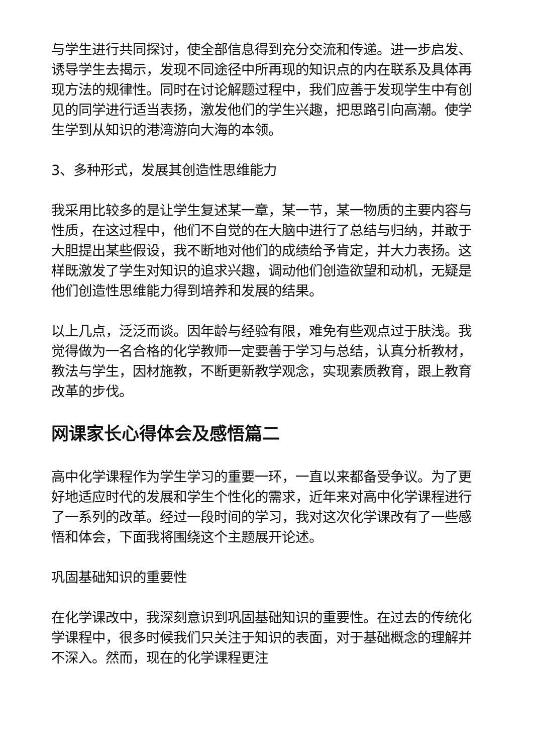与学生进行共同探讨，使全部信息得到充分交流和传递。进一步启发、诱导学生去揭示，发现不同途径中所再现的知识点的内在联系及具体再现方法的规律性。同时在讨论解题过程中，我们应善于发现学生中有创见的同学进行适当表扬，激发他们的学生兴趣，把思路引向高潮。使学生学到从知识的港湾游向大海的本领。
3、多种形式，发展其创造性思维能力
我采用比较多的是让学生复述某一章，某一节，某一物质的主要内容与性质，在这过程中，他们不自觉的在大脑中进行了总结与归纳，并敢于大胆提出某些假设，我不断地对他们的成绩给予肯定，并大力表扬。这样既激发了学生对知识的追求兴趣，调动他们创造欲望和动机，无疑是他们创造性思维能力得到培养和发展的结果。
以上几点，泛泛而谈。因年龄与经验有限，难免有些观点过于肤浅。我觉得做为一名合格的化学教师一定要善于学习与总结，认真分析教材，教法与学生，因材施教，不断更新教学观念，实现素质教育，跟上教育改革的步伐。
网课家长心得体会及感悟篇二
高中化学课程作为学生学习的重要一环，一直以来都备受争议。为了更好地适应时代的发展和学生个性化的需求，近年来对高中化学课程进行了一系列的改革。经过一段时间的学习，我对这次化学课改有了一些感悟和体会，下面我将围绕这个主题展开论述。
巩固基础知识的重要性
在化学课改中，我深刻意识到巩固基础知识的重要性。在过去的传统化学课程中，很多时候我们只关注于知识的表面，对于基础概念的理解并不深入。然而，现在的化学课程更注